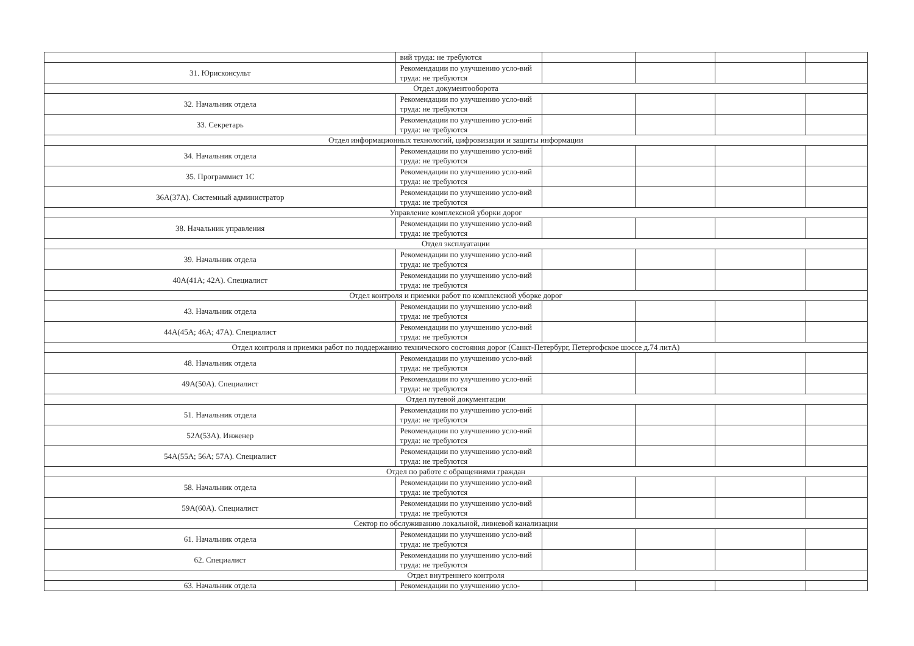| | вий труда: не требуются | | | | |
| 31. Юрисконсульт | Рекомендации по улучшению усло-вий труда: не требуются | | | | |
| Отдел документооборота | | | | | |
| 32. Начальник отдела | Рекомендации по улучшению усло-вий труда: не требуются | | | | |
| 33. Секретарь | Рекомендации по улучшению усло-вий труда: не требуются | | | | |
| Отдел информационных технологий, цифровизации и защиты информации | | | | | |
| 34. Начальник отдела | Рекомендации по улучшению усло-вий труда: не требуются | | | | |
| 35. Программист 1С | Рекомендации по улучшению усло-вий труда: не требуются | | | | |
| 36А(37А). Системный администратор | Рекомендации по улучшению усло-вий труда: не требуются | | | | |
| Управление комплексной уборки дорог | | | | | |
| 38. Начальник управления | Рекомендации по улучшению усло-вий труда: не требуются | | | | |
| Отдел эксплуатации | | | | | |
| 39. Начальник отдела | Рекомендации по улучшению усло-вий труда: не требуются | | | | |
| 40А(41А; 42А). Специалист | Рекомендации по улучшению усло-вий труда: не требуются | | | | |
| Отдел контроля и приемки работ по комплексной уборке дорог | | | | | |
| 43. Начальник отдела | Рекомендации по улучшению усло-вий труда: не требуются | | | | |
| 44А(45А; 46А; 47А). Специалист | Рекомендации по улучшению усло-вий труда: не требуются | | | | |
| Отдел контроля и приемки работ по поддержанию технического состояния дорог (Санкт-Петербург, Петергофское шоссе д.74 литА) | | | | | |
| 48. Начальник отдела | Рекомендации по улучшению усло-вий труда: не требуются | | | | |
| 49А(50А). Специалист | Рекомендации по улучшению усло-вий труда: не требуются | | | | |
| Отдел путевой документации | | | | | |
| 51. Начальник отдела | Рекомендации по улучшению усло-вий труда: не требуются | | | | |
| 52А(53А). Инженер | Рекомендации по улучшению усло-вий труда: не требуются | | | | |
| 54А(55А; 56А; 57А). Специалист | Рекомендации по улучшению усло-вий труда: не требуются | | | | |
| Отдел по работе с обращениями граждан | | | | | |
| 58. Начальник отдела | Рекомендации по улучшению усло-вий труда: не требуются | | | | |
| 59А(60А). Специалист | Рекомендации по улучшению усло-вий труда: не требуются | | | | |
| Сектор по обслуживанию локальной, ливневой канализации | | | | | |
| 61. Начальник отдела | Рекомендации по улучшению усло-вий труда: не требуются | | | | |
| 62. Специалист | Рекомендации по улучшению усло-вий труда: не требуются | | | | |
| Отдел внутреннего контроля | | | | | |
| 63. Начальник отдела | Рекомендации по улучшению усло- | | | | |